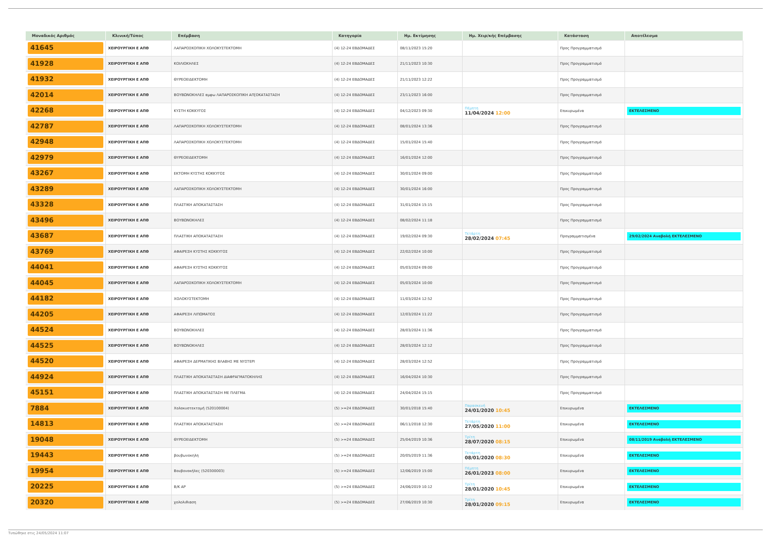| Μοναδικός Αριθμός | Κλινική/Τύπος | Επέμβαση | Κατηγορία | Ημ. Εκτίμησης | Ημ. Χειρ/κής Επέμβασης | Κατάσταση | Αποτέλεσμα |
| --- | --- | --- | --- | --- | --- | --- | --- |
| 41645 | ΧΕΙΡΟΥΡΓΙΚΗ Ε ΑΠΘ | ΛΑΠΑΡΟΣΚΟΠΙΚΗ ΧΟΛΟΚΥΣΤΕΚΤΟΜΗ | (4) 12-24 ΕΒΔΟΜΑΔΕΣ | 08/11/2023 15:20 | | Προς Προγραμματισμό | |
| 41928 | ΧΕΙΡΟΥΡΓΙΚΗ Ε ΑΠΘ | ΚΟΙΛΙΟΚΗΛΕΣ | (4) 12-24 ΕΒΔΟΜΑΔΕΣ | 21/11/2023 10:30 | | Προς Προγραμματισμό | |
| 41932 | ΧΕΙΡΟΥΡΓΙΚΗ Ε ΑΠΘ | ΘΥΡΕΟΕΙΔΕΚΤΟΜΗ | (4) 12-24 ΕΒΔΟΜΑΔΕΣ | 21/11/2023 12:22 | | Προς Προγραμματισμό | |
| 42014 | ΧΕΙΡΟΥΡΓΙΚΗ Ε ΑΠΘ | ΒΟΥΒΩΝΟΚΗΛΕΣ αμφω ΛΑΠΑΡΟΣΚΟΠΙΚΗ ΑΠ[ΟΚΑΤΑΣΤΑΣΗ | (4) 12-24 ΕΒΔΟΜΑΔΕΣ | 23/11/2023 16:00 | | Προς Προγραμματισμό | |
| 42268 | ΧΕΙΡΟΥΡΓΙΚΗ Ε ΑΠΘ | ΚΥΣΤΗ ΚΟΚΚΥΓΟΣ | (4) 12-24 ΕΒΔΟΜΑΔΕΣ | 04/12/2023 09:30 | Πέμπτη 11/04/2024 12:00 | Επικυρωμένα | ΕΚΤΕΛΕΣΜΕΝΟ |
| 42787 | ΧΕΙΡΟΥΡΓΙΚΗ Ε ΑΠΘ | ΛΑΠΑΡΟΣΚΟΠΙΚΗ ΧΟΛΟΚΥΣΤΕΚΤΟΜΗ | (4) 12-24 ΕΒΔΟΜΑΔΕΣ | 08/01/2024 13:36 | | Προς Προγραμματισμό | |
| 42948 | ΧΕΙΡΟΥΡΓΙΚΗ Ε ΑΠΘ | ΛΑΠΑΡΟΣΚΟΠΙΚΗ ΧΟΛΟΚΥΣΤΕΚΤΟΜΗ | (4) 12-24 ΕΒΔΟΜΑΔΕΣ | 15/01/2024 15:40 | | Προς Προγραμματισμό | |
| 42979 | ΧΕΙΡΟΥΡΓΙΚΗ Ε ΑΠΘ | ΘΥΡΕΟΕΙΔΕΚΤΟΜΗ | (4) 12-24 ΕΒΔΟΜΑΔΕΣ | 16/01/2024 12:00 | | Προς Προγραμματισμό | |
| 43267 | ΧΕΙΡΟΥΡΓΙΚΗ Ε ΑΠΘ | ΕΚΤΟΜΗ ΚΥΣΤΗΣ ΚΟΚΚΥΓΟΣ | (4) 12-24 ΕΒΔΟΜΑΔΕΣ | 30/01/2024 09:00 | | Προς Προγραμματισμό | |
| 43289 | ΧΕΙΡΟΥΡΓΙΚΗ Ε ΑΠΘ | ΛΑΠΑΡΟΣΚΟΠΙΚΗ ΧΟΛΟΚΥΣΤΕΚΤΟΜΗ | (4) 12-24 ΕΒΔΟΜΑΔΕΣ | 30/01/2024 16:00 | | Προς Προγραμματισμό | |
| 43328 | ΧΕΙΡΟΥΡΓΙΚΗ Ε ΑΠΘ | ΠΛΑΣΤΙΚΗ ΑΠΟΚΑΤΑΣΤΑΣΗ | (4) 12-24 ΕΒΔΟΜΑΔΕΣ | 31/01/2024 15:15 | | Προς Προγραμματισμό | |
| 43496 | ΧΕΙΡΟΥΡΓΙΚΗ Ε ΑΠΘ | ΒΟΥΒΩΝΟΚΗΛΕΣ | (4) 12-24 ΕΒΔΟΜΑΔΕΣ | 08/02/2024 11:18 | | Προς Προγραμματισμό | |
| 43687 | ΧΕΙΡΟΥΡΓΙΚΗ Ε ΑΠΘ | ΠΛΑΣΤΙΚΗ ΑΠΟΚΑΤΑΣΤΑΣΗ | (4) 12-24 ΕΒΔΟΜΑΔΕΣ | 19/02/2024 09:30 | Τετάρτη 28/02/2024 07:45 | Προγραμματισμένα | 29/02/2024 Αναβολή ΕΚΤΕΛΕΣΜΕΝΟ |
| 43769 | ΧΕΙΡΟΥΡΓΙΚΗ Ε ΑΠΘ | ΑΦΑΙΡΕΣΗ ΚΥΣΤΗΣ ΚΟΚΚΥΓΟΣ | (4) 12-24 ΕΒΔΟΜΑΔΕΣ | 22/02/2024 10:00 | | Προς Προγραμματισμό | |
| 44041 | ΧΕΙΡΟΥΡΓΙΚΗ Ε ΑΠΘ | ΑΦΑΙΡΕΣΗ ΚΥΣΤΗΣ ΚΟΚΚΥΓΟΣ | (4) 12-24 ΕΒΔΟΜΑΔΕΣ | 05/03/2024 09:00 | | Προς Προγραμματισμό | |
| 44045 | ΧΕΙΡΟΥΡΓΙΚΗ Ε ΑΠΘ | ΛΑΠΑΡΟΣΚΟΠΙΚΗ ΧΟΛΟΚΥΣΤΕΚΤΟΜΗ | (4) 12-24 ΕΒΔΟΜΑΔΕΣ | 05/03/2024 10:00 | | Προς Προγραμματισμό | |
| 44182 | ΧΕΙΡΟΥΡΓΙΚΗ Ε ΑΠΘ | ΧΟΛΟΚΥΣΤΕΚΤΟΜΗ | (4) 12-24 ΕΒΔΟΜΑΔΕΣ | 11/03/2024 12:52 | | Προς Προγραμματισμό | |
| 44205 | ΧΕΙΡΟΥΡΓΙΚΗ Ε ΑΠΘ | ΑΦΑΙΡΕΣΗ ΛΙΠΩΜΑΤΟΣ | (4) 12-24 ΕΒΔΟΜΑΔΕΣ | 12/03/2024 11:22 | | Προς Προγραμματισμό | |
| 44524 | ΧΕΙΡΟΥΡΓΙΚΗ Ε ΑΠΘ | ΒΟΥΒΩΝΟΚΗΛΕΣ | (4) 12-24 ΕΒΔΟΜΑΔΕΣ | 28/03/2024 11:36 | | Προς Προγραμματισμό | |
| 44525 | ΧΕΙΡΟΥΡΓΙΚΗ Ε ΑΠΘ | ΒΟΥΒΩΝΟΚΗΛΕΣ | (4) 12-24 ΕΒΔΟΜΑΔΕΣ | 28/03/2024 12:12 | | Προς Προγραμματισμό | |
| 44520 | ΧΕΙΡΟΥΡΓΙΚΗ Ε ΑΠΘ | ΑΦΑΙΡΕΣΗ ΔΕΡΜΑΤΙΚΗΣ ΒΛΑΒΗΣ ΜΕ ΝΥΣΤΕΡΙ | (4) 12-24 ΕΒΔΟΜΑΔΕΣ | 28/03/2024 12:52 | | Προς Προγραμματισμό | |
| 44924 | ΧΕΙΡΟΥΡΓΙΚΗ Ε ΑΠΘ | ΠΛΑΣΤΙΚΗ ΑΠΟΚΑΤΑΣΤΑΣΗ ΔΙΑΦΡΑΓΜΑΤΟΚΗΛΗΣ | (4) 12-24 ΕΒΔΟΜΑΔΕΣ | 16/04/2024 10:30 | | Προς Προγραμματισμό | |
| 45151 | ΧΕΙΡΟΥΡΓΙΚΗ Ε ΑΠΘ | ΠΛΑΣΤΙΚΗ ΑΠΟΚΑΤΑΣΤΑΣΗ ΜΕ ΠΛΕΓΜΑ | (4) 12-24 ΕΒΔΟΜΑΔΕΣ | 24/04/2024 15:15 | | Προς Προγραμματισμό | |
| 7884 | ΧΕΙΡΟΥΡΓΙΚΗ Ε ΑΠΘ | Χολοκυστεκτομή (520100004) | (5) >=24 ΕΒΔΟΜΑΔΕΣ | 30/01/2018 15:40 | Παρασκευή 24/01/2020 10:45 | Επικυρωμένα | ΕΚΤΕΛΕΣΜΕΝΟ |
| 14813 | ΧΕΙΡΟΥΡΓΙΚΗ Ε ΑΠΘ | ΠΛΑΣΤΙΚΗ ΑΠΟΚΑΤΑΣΤΑΣΗ | (5) >=24 ΕΒΔΟΜΑΔΕΣ | 06/11/2018 12:30 | Τετάρτη 27/05/2020 11:00 | Επικυρωμένα | ΕΚΤΕΛΕΣΜΕΝΟ |
| 19048 | ΧΕΙΡΟΥΡΓΙΚΗ Ε ΑΠΘ | ΘΥΡΕΟΕΙΔΕΚΤΟΜΗ | (5) >=24 ΕΒΔΟΜΑΔΕΣ | 25/04/2019 10:36 | Τρίτη 28/07/2020 08:15 | Επικυρωμένα | 08/11/2019 Αναβολή ΕΚΤΕΛΕΣΜΕΝΟ |
| 19443 | ΧΕΙΡΟΥΡΓΙΚΗ Ε ΑΠΘ | βουβωνοκηλη | (5) >=24 ΕΒΔΟΜΑΔΕΣ | 20/05/2019 11:36 | Τετάρτη 08/01/2020 08:30 | Επικυρωμένα | ΕΚΤΕΛΕΣΜΕΝΟ |
| 19954 | ΧΕΙΡΟΥΡΓΙΚΗ Ε ΑΠΘ | Βουβονοκήλες (520300003) | (5) >=24 ΕΒΔΟΜΑΔΕΣ | 12/06/2019 15:00 | Πέμπτη 26/01/2023 08:00 | Επικυρωμένα | ΕΚΤΕΛΕΣΜΕΝΟ |
| 20225 | ΧΕΙΡΟΥΡΓΙΚΗ Ε ΑΠΘ | Β/Κ ΑΡ | (5) >=24 ΕΒΔΟΜΑΔΕΣ | 24/06/2019 10:12 | Τρίτη 28/01/2020 10:45 | Επικυρωμένα | ΕΚΤΕΛΕΣΜΕΝΟ |
| 20320 | ΧΕΙΡΟΥΡΓΙΚΗ Ε ΑΠΘ | χολολιθιαση | (5) >=24 ΕΒΔΟΜΑΔΕΣ | 27/06/2019 10:30 | Τρίτη 28/01/2020 09:15 | Επικυρωμένα | ΕΚΤΕΛΕΣΜΕΝΟ |
Τυπώθηκε στις 24/05/2024 11:07